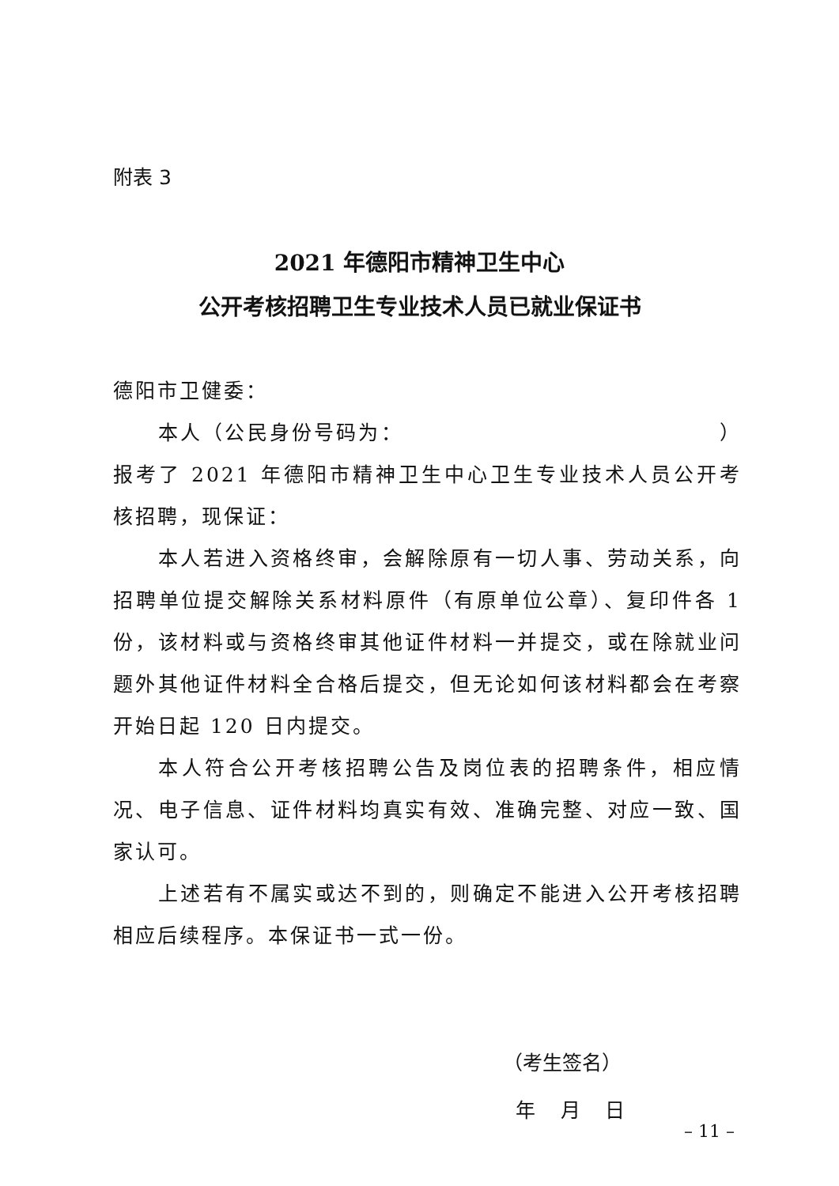附表 3
2021 年德阳市精神卫生中心
公开考核招聘卫生专业技术人员已就业保证书
德阳市卫健委：
本人（公民身份号码为： ）报考了 2021 年德阳市精神卫生中心卫生专业技术人员公开考核招聘，现保证：
本人若进入资格终审，会解除原有一切人事、劳动关系，向招聘单位提交解除关系材料原件（有原单位公章）、复印件各 1 份，该材料或与资格终审其他证件材料一并提交，或在除就业问题外其他证件材料全合格后提交，但无论如何该材料都会在考察开始日起 120 日内提交。
本人符合公开考核招聘公告及岗位表的招聘条件，相应情况、电子信息、证件材料均真实有效、准确完整、对应一致、国家认可。
上述若有不属实或达不到的，则确定不能进入公开考核招聘相应后续程序。本保证书一式一份。
（考生签名）
年 月 日
– 11 –